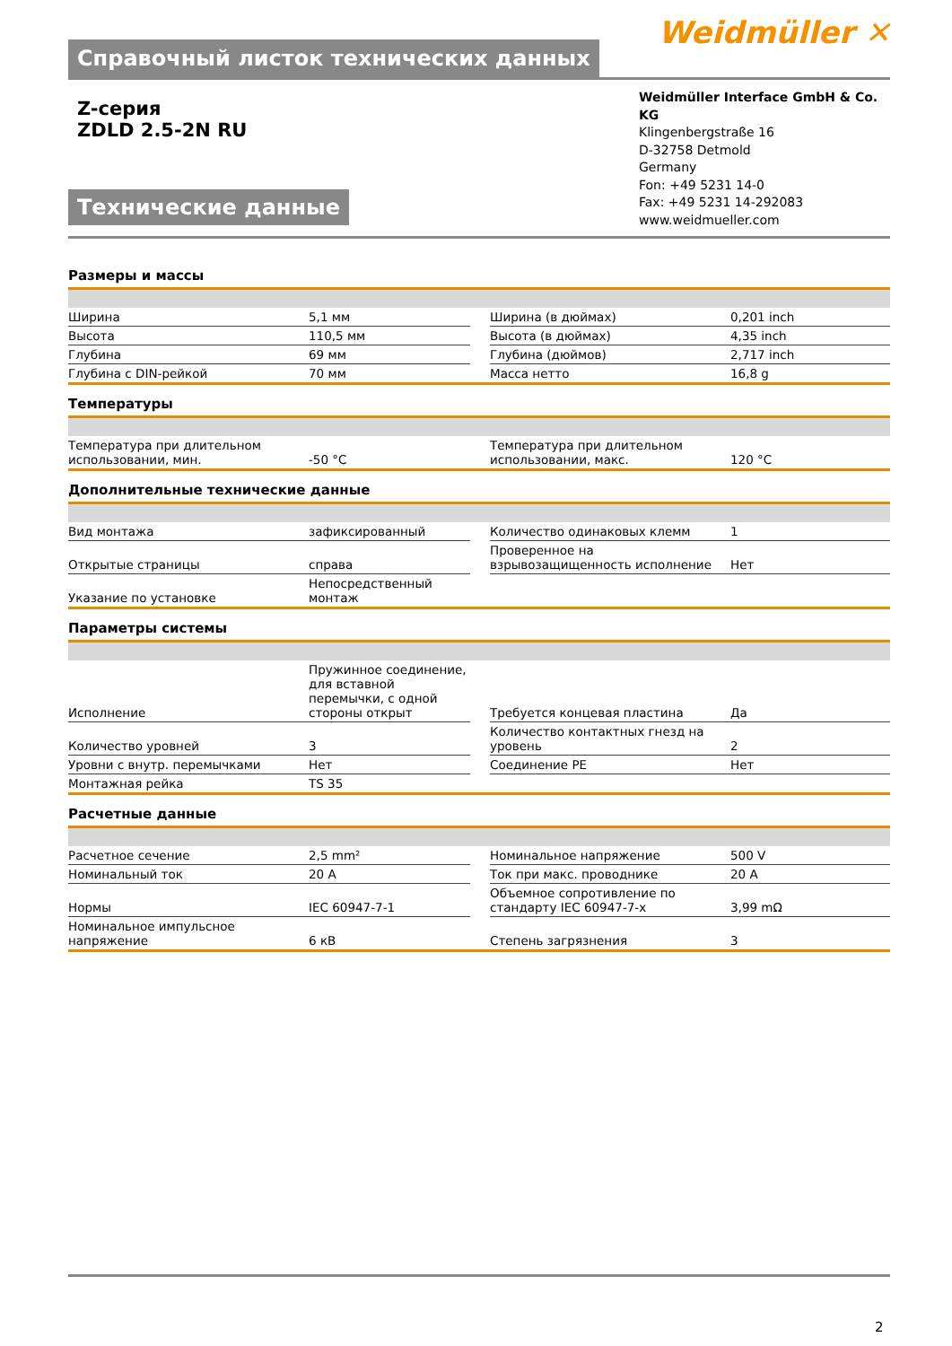Справочный листок технических данных
Weidmüller ✕
Z-серия
ZDLD 2.5-2N RU
Технические данные
Weidmüller Interface GmbH & Co. KG
Klingenbergstraße 16
D-32758 Detmold
Germany
Fon: +49 5231 14-0
Fax: +49 5231 14-292083
www.weidmueller.com
Размеры и массы
| Ширина | 5,1 мм | | Ширина (в дюймах) | 0,201 inch |
| Высота | 110,5 мм | | Высота (в дюймах) | 4,35 inch |
| Глубина | 69 мм | | Глубина (дюймов) | 2,717 inch |
| Глубина с DIN-рейкой | 70 мм | | Масса нетто | 16,8 g |
Температуры
| Температура при длительном использовании, мин. | -50 °C | | Температура при длительном использовании, макс. | 120 °C |
Дополнительные технические данные
| Вид монтажа | зафиксированный | | Количество одинаковых клемм | 1 |
| Открытые страницы | справа | | Проверенное на взрывозащищенность исполнение | Нет |
| Указание по установке | Непосредственный монтаж | | | |
Параметры системы
| Исполнение | Пружинное соединение, для вставной перемычки, с одной стороны открыт | | Требуется концевая пластина | Да |
| Количество уровней | 3 | | Количество контактных гнезд на уровень | 2 |
| Уровни с внутр. перемычками | Нет | | Соединение PE | Нет |
| Монтажная рейка | TS 35 | | | |
Расчетные данные
| Расчетное сечение | 2,5 mm² | | Номинальное напряжение | 500 V |
| Номинальный ток | 20 A | | Ток при макс. проводнике | 20 A |
| Нормы | IEC 60947-7-1 | | Объемное сопротивление по стандарту IEC 60947-7-x | 3,99 mΩ |
| Номинальное импульсное напряжение | 6 кВ | | Степень загрязнения | 3 |
2